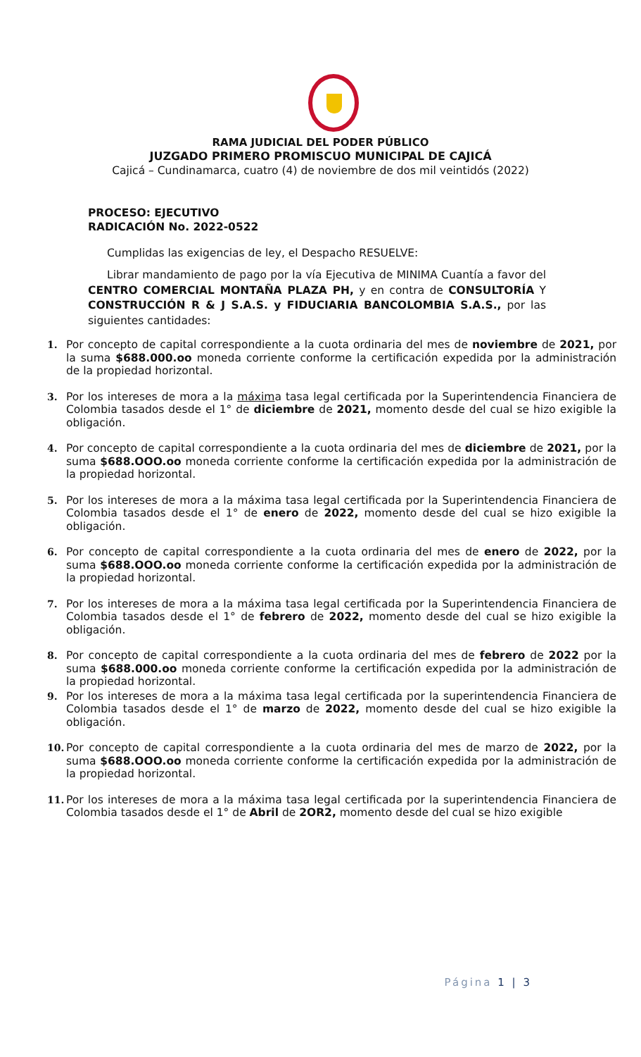RAMA JUDICIAL DEL PODER PÚBLICO
JUZGADO PRIMERO PROMISCUO MUNICIPAL DE CAJICÁ
Cajicá – Cundinamarca, cuatro (4) de noviembre de dos mil veintidós (2022)
PROCESO: EJECUTIVO
RADICACIÓN No. 2022-0522
Cumplidas las exigencias de ley, el Despacho RESUELVE:
Librar mandamiento de pago por la vía Ejecutiva de MINIMA Cuantía a favor del CENTRO COMERCIAL MONTAÑA PLAZA PH, y en contra de CONSULTORÍA Y CONSTRUCCIÓN R & J S.A.S. y FIDUCIARIA BANCOLOMBIA S.A.S., por las siguientes cantidades:
1. Por concepto de capital correspondiente a la cuota ordinaria del mes de noviembre de 2021, por la suma $688.000.oo moneda corriente conforme la certificación expedida por la administración de la propiedad horizontal.
3. Por los intereses de mora a la máxima tasa legal certificada por la Superintendencia Financiera de Colombia tasados desde el 1° de diciembre de 2021, momento desde del cual se hizo exigible la obligación.
4. Por concepto de capital correspondiente a la cuota ordinaria del mes de diciembre de 2021, por la suma $688.OOO.oo moneda corriente conforme la certificación expedida por la administración de la propiedad horizontal.
5. Por los intereses de mora a la máxima tasa legal certificada por la Superintendencia Financiera de Colombia tasados desde el 1° de enero de 2022, momento desde del cual se hizo exigible la obligación.
6. Por concepto de capital correspondiente a la cuota ordinaria del mes de enero de 2022, por la suma $688.OOO.oo moneda corriente conforme la certificación expedida por la administración de la propiedad horizontal.
7. Por los intereses de mora a la máxima tasa legal certificada por la Superintendencia Financiera de Colombia tasados desde el 1° de febrero de 2022, momento desde del cual se hizo exigible la obligación.
8. Por concepto de capital correspondiente a la cuota ordinaria del mes de febrero de 2022 por la suma $688.000.oo moneda corriente conforme la certificación expedida por la administración de la propiedad horizontal.
9. Por los intereses de mora a la máxima tasa legal certificada por la superintendencia Financiera de Colombia tasados desde el 1° de marzo de 2022, momento desde del cual se hizo exigible la obligación.
10. Por concepto de capital correspondiente a la cuota ordinaria del mes de marzo de 2022, por la suma $688.OOO.oo moneda corriente conforme la certificación expedida por la administración de la propiedad horizontal.
11. Por los intereses de mora a la máxima tasa legal certificada por la superintendencia Financiera de Colombia tasados desde el 1° de Abril de 2OR2, momento desde del cual se hizo exigible
Página 1 | 3